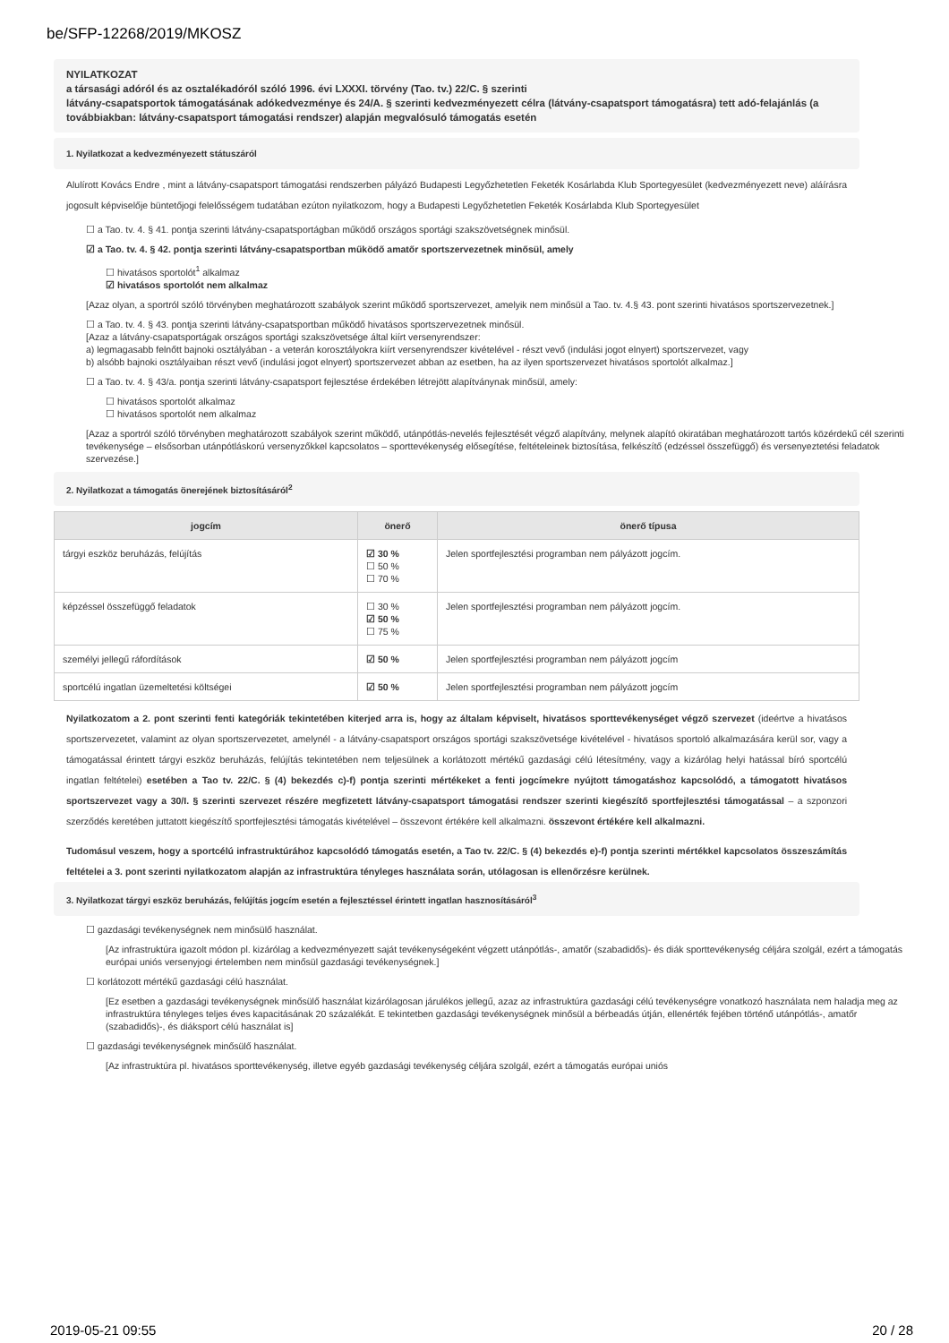be/SFP-12268/2019/MKOSZ
NYILATKOZAT
a társasági adóról és az osztalékadóról szóló 1996. évi LXXXI. törvény (Tao. tv.) 22/C. § szerinti
látvány-csapatsportok támogatásának adókedvezménye és 24/A. § szerinti kedvezményezett célra (látvány-csapatsport támogatásra) tett adó-felajánlás (a továbbiakban: látvány-csapatsport támogatási rendszer) alapján megvalósuló támogatás esetén
1. Nyilatkozat a kedvezményezett státuszáról
Alulírott Kovács Endre , mint a látvány-csapatsport támogatási rendszerben pályázó Budapesti Legyőzhetetlen Feketék Kosárlabda Klub Sportegyesület (kedvezményezett neve) aláírásra jogosult képviselője büntetőjogi felelősségem tudatában ezúton nyilatkozom, hogy a Budapesti Legyőzhetetlen Feketék Kosárlabda Klub Sportegyesület
☐ a Tao. tv. 4. § 41. pontja szerinti látvány-csapatsportágban működő országos sportági szakszövetségnek minősül.
☑ a Tao. tv. 4. § 42. pontja szerinti látvány-csapatsportban működő amatőr sportszervezetnek minősül, amely
☐ hivatásos sportolót<sup>1</sup> alkalmaz
☑ hivatásos sportolót nem alkalmaz
[Azaz olyan, a sportról szóló törvényben meghatározott szabályok szerint működő sportszervezet, amelyik nem minősül a Tao. tv. 4.§ 43. pont szerinti hivatásos sportszervezetnek.]
☐ a Tao. tv. 4. § 43. pontja szerinti látvány-csapatsportban működő hivatásos sportszervezetnek minősül.
[Azaz a látvány-csapatsportágak országos sportági szakszövetsége által kiírt versenyrendszer:
a) legmagasabb felnőtt bajnoki osztályában - a veterán korosztályokra kiírt versenyrendszer kivételével - részt vevő (indulási jogot elnyert) sportszervezet, vagy
b) alsóbb bajnoki osztályaiban részt vevő (indulási jogot elnyert) sportszervezet abban az esetben, ha az ilyen sportszervezet hivatásos sportolót alkalmaz.]
☐ a Tao. tv. 4. § 43/a. pontja szerinti látvány-csapatsport fejlesztése érdekében létrejött alapítványnak minősül, amely:
☐ hivatásos sportolót alkalmaz
☐ hivatásos sportolót nem alkalmaz
[Azaz a sportról szóló törvényben meghatározott szabályok szerint működő, utánpótlás-nevelés fejlesztését végző alapítvány, melynek alapító okiratában meghatározott tartós közérdekű cél szerinti tevékenysége – elsősorban utánpótláskorú versenyzőkkel kapcsolatos – sporttevékenység elősegítése, feltételeinek biztosítása, felkészítő (edzéssel összefüggő) és versenyeztetési feladatok szervezése.]
2. Nyilatkozat a támogatás önerejének biztosításáról<sup>2</sup>
| jogcím | önerő | önerő típusa |
| --- | --- | --- |
| tárgyi eszköz beruházás, felújítás | ☑ 30 % ☐ 50 % ☐ 70 % | Jelen sportfejlesztési programban nem pályázott jogcím. |
| képzéssel összefüggő feladatok | ☐ 30 % ☑ 50 % ☐ 75 % | Jelen sportfejlesztési programban nem pályázott jogcím. |
| személyi jellegű ráfordítások | ☑ 50 % | Jelen sportfejlesztési programban nem pályázott jogcím |
| sportcélú ingatlan üzemeltetési költségei | ☑ 50 % | Jelen sportfejlesztési programban nem pályázott jogcím |
Nyilatkozatom a 2. pont szerinti fenti kategóriák tekintetében kiterjed arra is, hogy az általam képviselt, hivatásos sporttevékenységet végző szervezet (ideértve a hivatásos sportszervezetet, valamint az olyan sportszervezetet, amelynél - a látvány-csapatsport országos sportági szakszövetsége kivételével - hivatásos sportoló alkalmazására kerül sor, vagy a támogatással érintett tárgyi eszköz beruházás, felújítás tekintetében nem teljesülnek a korlátozott mértékű gazdasági célú létesítmény, vagy a kizárólag helyi hatással bíró sportcélú ingatlan feltételei) esetében a Tao tv. 22/C. § (4) bekezdés c)-f) pontja szerinti mértékeket a fenti jogcímekre nyújtott támogatáshoz kapcsolódó, a támogatott hivatásos sportszervezet vagy a 30/I. § szerinti szervezet részére megfizetett látvány-csapatsport támogatási rendszer szerinti kiegészítő sportfejlesztési támogatással – a szponzori szerződés keretében juttatott kiegészítő sportfejlesztési támogatás kivételével – összevont értékére kell alkalmazni. összevont értékére kell alkalmazni.
Tudomásul veszem, hogy a sportcélú infrastruktúrához kapcsolódó támogatás esetén, a Tao tv. 22/C. § (4) bekezdés e)-f) pontja szerinti mértékkel kapcsolatos összeszámítás feltételei a 3. pont szerinti nyilatkozatom alapján az infrastruktúra tényleges használata során, utólagosan is ellenőrzésre kerülnek.
3. Nyilatkozat tárgyi eszköz beruházás, felújítás jogcím esetén a fejlesztéssel érintett ingatlan hasznosításáról<sup>3</sup>
☐ gazdasági tevékenységnek nem minősülő használat.
[Az infrastruktúra igazolt módon pl. kizárólag a kedvezményezett saját tevékenységeként végzett utánpótlás-, amatőr (szabadidős)- és diák sporttevékenység céljára szolgál, ezért a támogatás európai uniós versenyjogi értelemben nem minősül gazdasági tevékenységnek.]
☐ korlátozott mértékű gazdasági célú használat.
[Ez esetben a gazdasági tevékenységnek minősülő használat kizárólagosan járulékos jellegű, azaz az infrastruktúra gazdasági célú tevékenységre vonatkozó használata nem haladja meg az infrastruktúra tényleges teljes éves kapacitásának 20 százalékát. E tekintetben gazdasági tevékenységnek minősül a bérbeadás útján, ellenérték fejében történő utánpótlás-, amatőr (szabadidős)-, és diáksport célú használat is]
☐ gazdasági tevékenységnek minősülő használat.
[Az infrastruktúra pl. hivatásos sporttevékenység, illetve egyéb gazdasági tevékenység céljára szolgál, ezért a támogatás európai uniós
2019-05-21 09:55 20 / 28